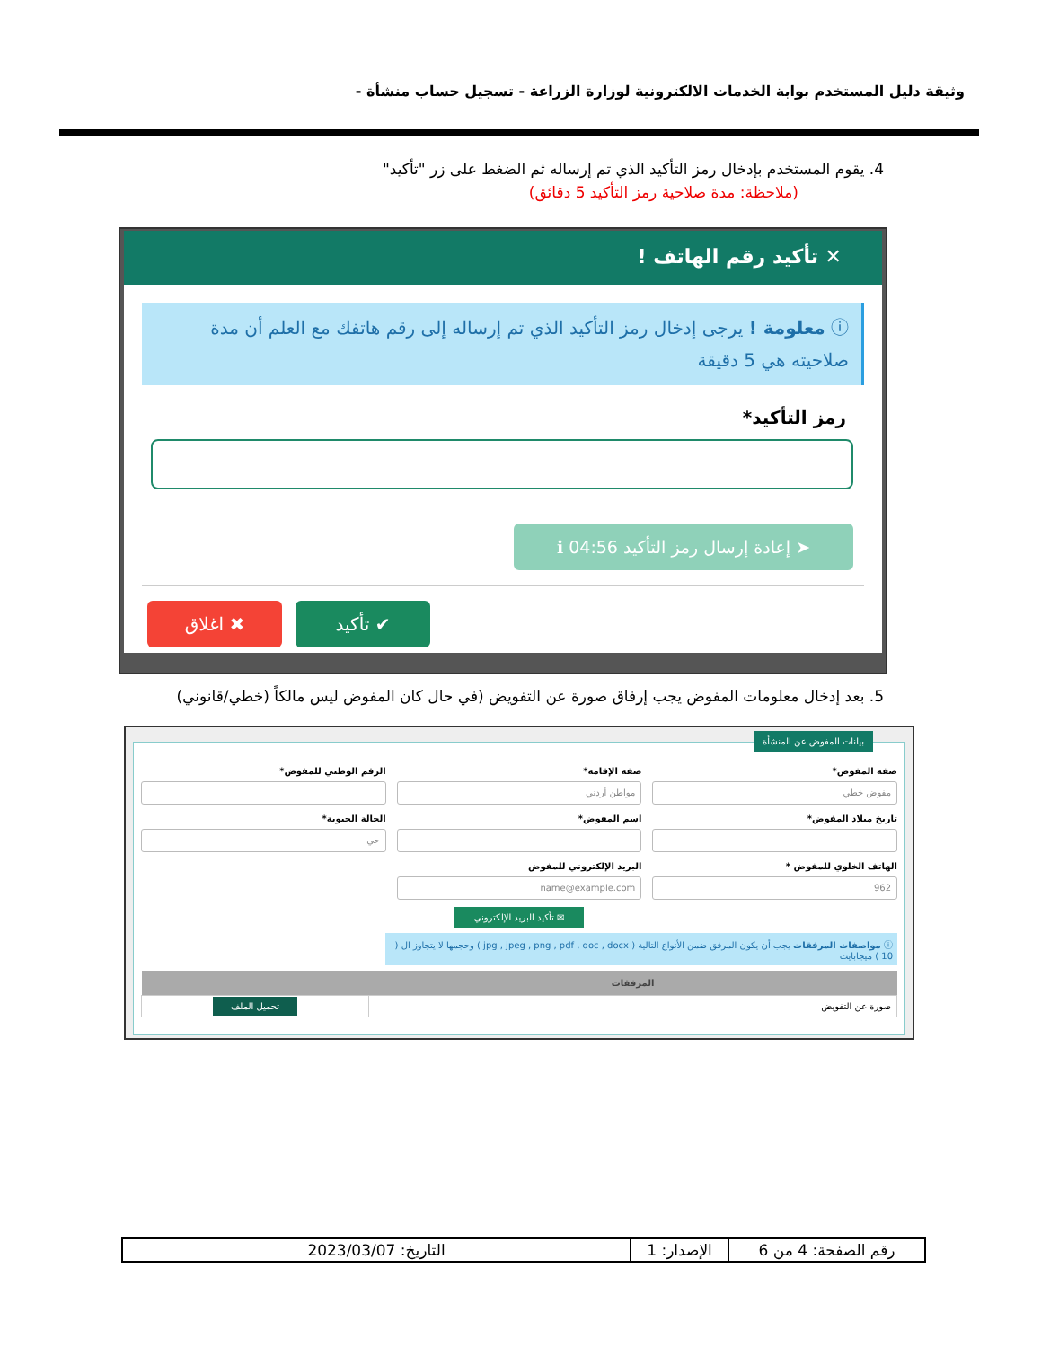وثيقة دليل المستخدم بوابة الخدمات الالكترونية لوزارة الزراعة - تسجيل حساب منشأة -
4. يقوم المستخدم بإدخال رمز التأكيد الذي تم إرساله ثم الضغط على زر "تأكيد"
(ملاحظة: مدة صلاحية رمز التأكيد 5 دقائق)
✕ تأكيد رقم الهاتف !
ⓘ معلومة ! يرجى إدخال رمز التأكيد الذي تم إرساله إلى رقم هاتفك مع العلم أن مدة صلاحيته هي 5 دقيقة
رمز التأكيد*
➤ إعادة إرسال رمز التأكيد 04:56 ℹ
✔ تأكيد ✖ اغلاق
5. بعد إدخال معلومات المفوض يجب إرفاق صورة عن التفويض (في حال كان المفوض ليس مالكاً (خطي/قانوني)
بيانات المفوض عن المنشأة
صفة المفوض*
مفوض خطي
صفة الإقامة*
مواطن أردني
الرقم الوطني للمفوض*
تاريخ ميلاد المفوض*
اسم المفوض*
الحالة الحيوية*
حي
الهاتف الخلوي للمفوض *
962
البريد الإلكتروني للمفوض
name@example.com
✉ تأكيد البريد الإلكتروني
ⓘ مواصفات المرفقات يجب أن يكون المرفق ضمن الأنواع التالية ( jpg , jpeg , png , pdf , doc , docx ) وحجمها لا يتجاوز ال ( 10 ) ميجابايت
| المرفقات | |
| --- | --- |
| صورة عن التفويض | تحميل الملف |
| رقم الصفحة: 4 من 6 | الإصدار: 1 | التاريخ: 2023/03/07 |